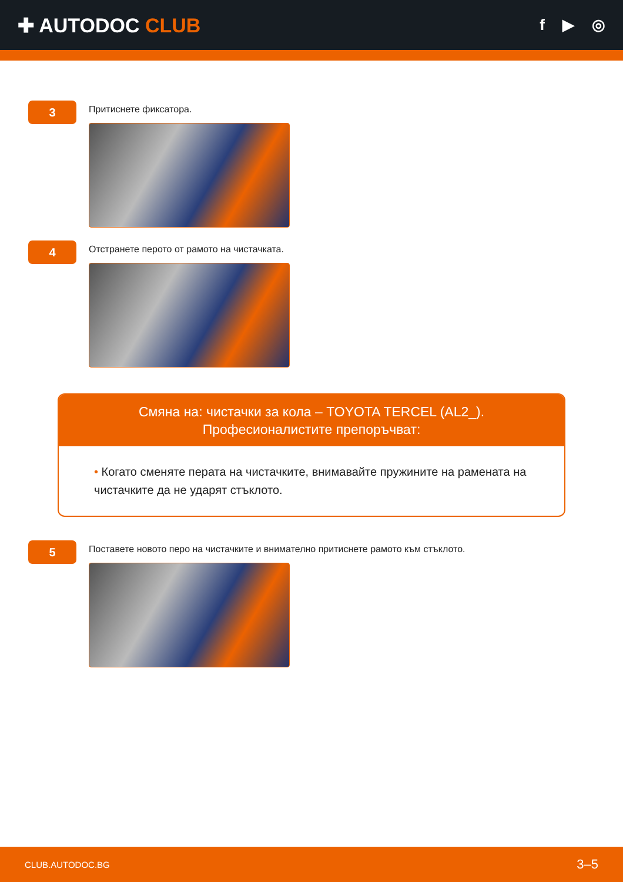✚ AUTODOC CLUB
f ▶ ◎
3
Притиснете фиксатора.
4
Отстранете перото от рамото на чистачката.
Смяна на: чистачки за кола – TOYOTA TERCEL (AL2_).
Професионалистите препоръчват:
• Когато сменяте перата на чистачките, внимавайте пружините на рамената на чистачките да не ударят стъклото.
5
Поставете новото перо на чистачките и внимателно притиснете рамото към стъклото.
CLUB.AUTODOC.BG 3–5